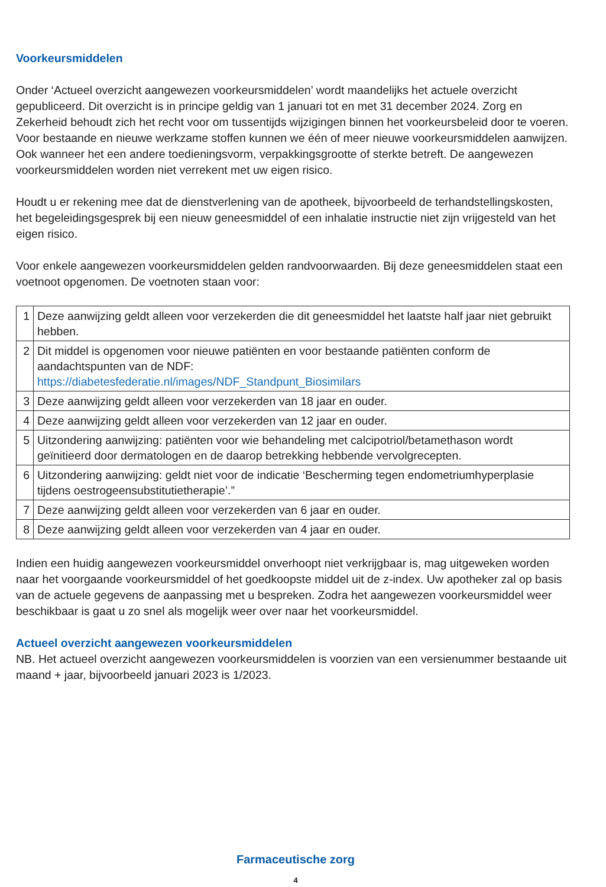Voorkeursmiddelen
Onder ‘Actueel overzicht aangewezen voorkeursmiddelen’ wordt maandelijks het actuele overzicht gepubliceerd. Dit overzicht is in principe geldig van 1 januari tot en met 31 december 2024. Zorg en Zekerheid behoudt zich het recht voor om tussentijds wijzigingen binnen het voorkeursbeleid door te voeren. Voor bestaande en nieuwe werkzame stoffen kunnen we één of meer nieuwe voorkeursmiddelen aanwijzen. Ook wanneer het een andere toedieningsvorm, verpakkingsgrootte of sterkte betreft. De aangewezen voorkeursmiddelen worden niet verrekent met uw eigen risico.
Houdt u er rekening mee dat de dienstverlening van de apotheek, bijvoorbeeld de terhand­stellingskosten, het begeleidingsgesprek bij een nieuw geneesmiddel of een inhalatie instructie niet zijn vrijgesteld van het eigen risico.
Voor enkele aangewezen voorkeursmiddelen gelden randvoorwaarden. Bij deze geneesmiddelen staat een voetnoot opgenomen. De voetnoten staan voor:
| 1 | Deze aanwijzing geldt alleen voor verzekerden die dit geneesmiddel het laatste half jaar niet gebruikt hebben. |
| 2 | Dit middel is opgenomen voor nieuwe patiënten en voor bestaande patiënten conform de aandachtspunten van de NDF: https://diabetesfederatie.nl/images/NDF_Standpunt_Biosimilars |
| 3 | Deze aanwijzing geldt alleen voor verzekerden van 18 jaar en ouder. |
| 4 | Deze aanwijzing geldt alleen voor verzekerden van 12 jaar en ouder. |
| 5 | Uitzondering aanwijzing: patiënten voor wie behandeling met calcipotriol/betamethason wordt geïnitieerd door dermatologen en de daarop betrekking hebbende vervolgrecepten. |
| 6 | Uitzondering aanwijzing: geldt niet voor de indicatie ‘Bescherming tegen endometriumhyperplasie tijdens oestrogeensubstitutietherapie’.” |
| 7 | Deze aanwijzing geldt alleen voor verzekerden van 6 jaar en ouder. |
| 8 | Deze aanwijzing geldt alleen voor verzekerden van 4 jaar en ouder. |
Indien een huidig aangewezen voorkeursmiddel onverhoopt niet verkrijgbaar is, mag uitgeweken worden naar het voorgaande voorkeursmiddel of het goedkoopste middel uit de z-index. Uw apotheker zal op basis van de actuele gegevens de aanpassing met u bespreken. Zodra het aangewezen voorkeursmiddel weer beschikbaar is gaat u zo snel als mogelijk weer over naar het voorkeursmiddel.
Actueel overzicht aangewezen voorkeursmiddelen
NB. Het actueel overzicht aangewezen voorkeursmiddelen is voorzien van een versienummer bestaande uit maand + jaar, bijvoorbeeld januari 2023 is 1/2023.
Farmaceutische zorg
4